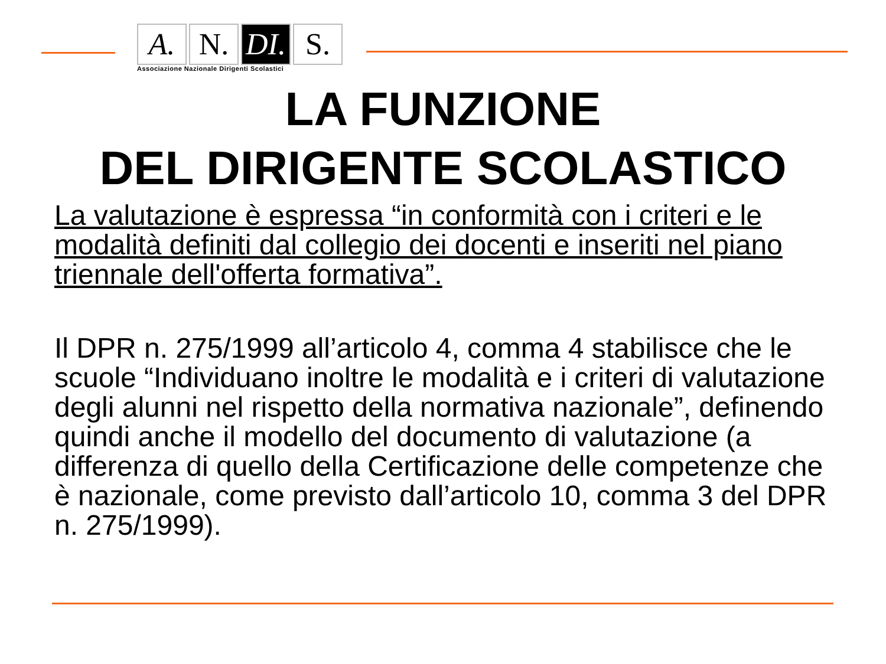A. N. DI.
S.
Associazione Nazionale Dirigenti Scolastici
LA FUNZIONE
DEL DIRIGENTE SCOLASTICO
La valutazione è espressa “in conformità con i criteri e le modalità definiti dal collegio dei docenti e inseriti nel piano triennale dell'offerta formativa”.
Il DPR n. 275/1999 all’articolo 4, comma 4 stabilisce che le scuole “Individuano inoltre le modalità e i criteri di valutazione degli alunni nel rispetto della normativa nazionale”, definendo quindi anche il modello del documento di valutazione (a differenza di quello della Certificazione delle competenze che è nazionale, come previsto dall’articolo 10, comma 3 del DPR n. 275/1999).